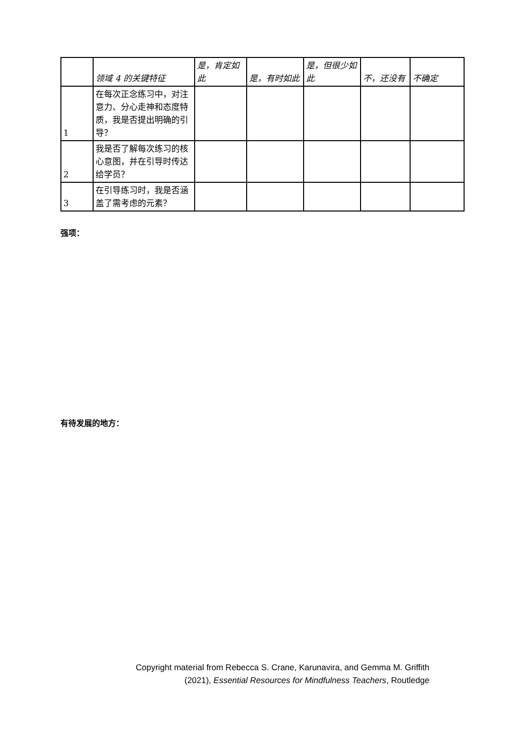| | 领域 4 的关键特征 | 是，肯定如此 | 是，有时如此 | 是，但很少如此 | 不，还没有 | 不确定 |
| --- | --- | --- | --- | --- | --- | --- |
| 1 | 在每次正念练习中，对注意力、分心走神和态度特质，我是否提出明确的引导？ | | | | | |
| 2 | 我是否了解每次练习的核心意图，并在引导时传达给学员？ | | | | | |
| 3 | 在引导练习时，我是否涵盖了需考虑的元素？ | | | | | |
强项：
有待发展的地方：
Copyright material from Rebecca S. Crane, Karunavira, and Gemma M. Griffith
(2021), Essential Resources for Mindfulness Teachers, Routledge